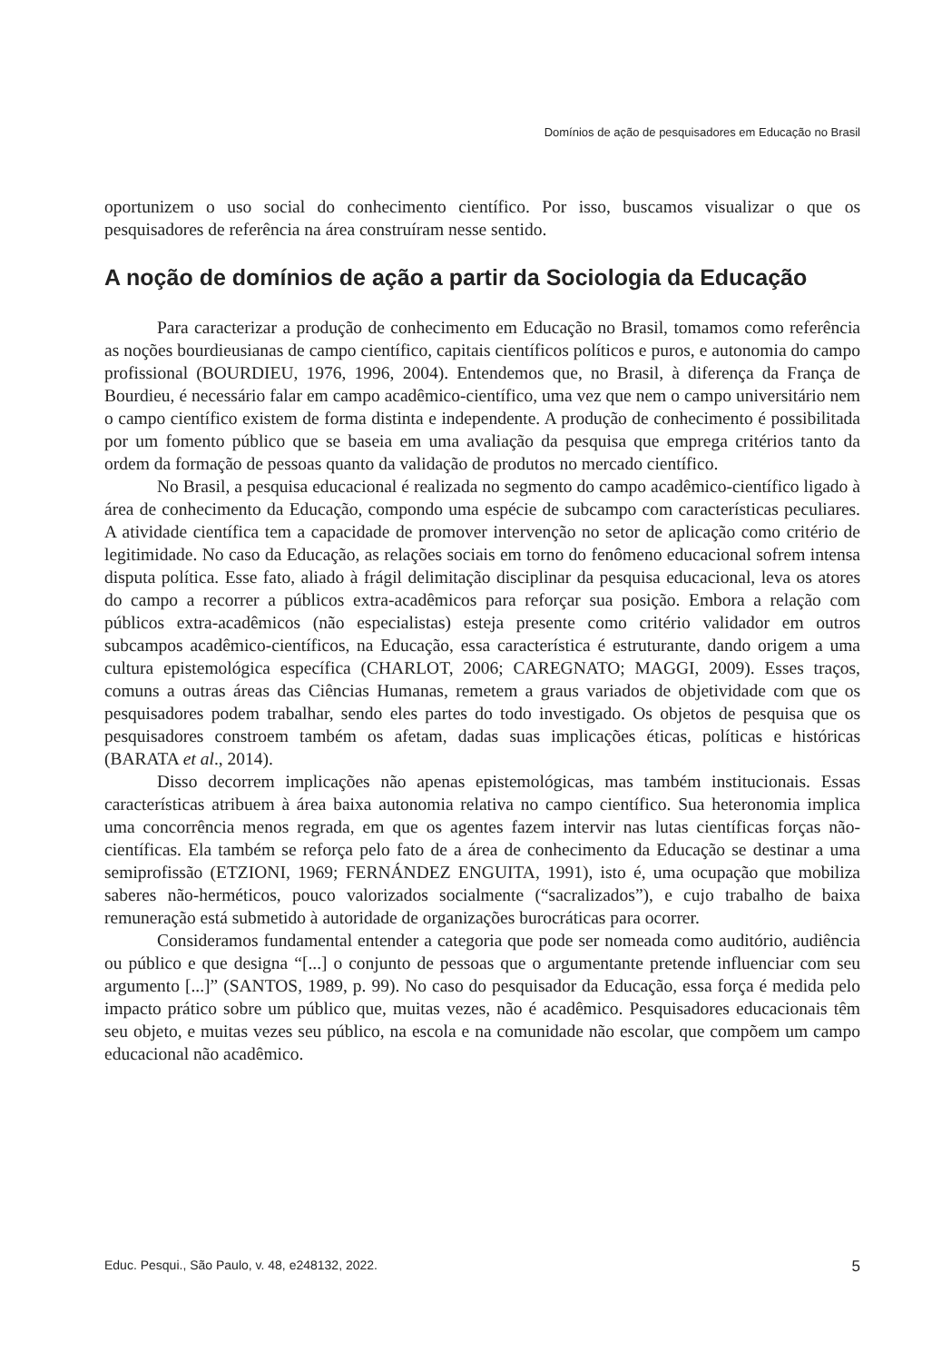Domínios de ação de pesquisadores em Educação no Brasil
oportunizem o uso social do conhecimento científico. Por isso, buscamos visualizar o que os pesquisadores de referência na área construíram nesse sentido.
A noção de domínios de ação a partir da Sociologia da Educação
Para caracterizar a produção de conhecimento em Educação no Brasil, tomamos como referência as noções bourdieusianas de campo científico, capitais científicos políticos e puros, e autonomia do campo profissional (BOURDIEU, 1976, 1996, 2004). Entendemos que, no Brasil, à diferença da França de Bourdieu, é necessário falar em campo acadêmico-científico, uma vez que nem o campo universitário nem o campo científico existem de forma distinta e independente. A produção de conhecimento é possibilitada por um fomento público que se baseia em uma avaliação da pesquisa que emprega critérios tanto da ordem da formação de pessoas quanto da validação de produtos no mercado científico.
No Brasil, a pesquisa educacional é realizada no segmento do campo acadêmico-científico ligado à área de conhecimento da Educação, compondo uma espécie de subcampo com características peculiares. A atividade científica tem a capacidade de promover intervenção no setor de aplicação como critério de legitimidade. No caso da Educação, as relações sociais em torno do fenômeno educacional sofrem intensa disputa política. Esse fato, aliado à frágil delimitação disciplinar da pesquisa educacional, leva os atores do campo a recorrer a públicos extra-acadêmicos para reforçar sua posição. Embora a relação com públicos extra-acadêmicos (não especialistas) esteja presente como critério validador em outros subcampos acadêmico-científicos, na Educação, essa característica é estruturante, dando origem a uma cultura epistemológica específica (CHARLOT, 2006; CAREGNATO; MAGGI, 2009). Esses traços, comuns a outras áreas das Ciências Humanas, remetem a graus variados de objetividade com que os pesquisadores podem trabalhar, sendo eles partes do todo investigado. Os objetos de pesquisa que os pesquisadores constroem também os afetam, dadas suas implicações éticas, políticas e históricas (BARATA et al., 2014).
Disso decorrem implicações não apenas epistemológicas, mas também institucionais. Essas características atribuem à área baixa autonomia relativa no campo científico. Sua heteronomia implica uma concorrência menos regrada, em que os agentes fazem intervir nas lutas científicas forças não-científicas. Ela também se reforça pelo fato de a área de conhecimento da Educação se destinar a uma semiprofissão (ETZIONI, 1969; FERNÁNDEZ ENGUITA, 1991), isto é, uma ocupação que mobiliza saberes não-herméticos, pouco valorizados socialmente (“sacralizados”), e cujo trabalho de baixa remuneração está submetido à autoridade de organizações burocráticas para ocorrer.
Consideramos fundamental entender a categoria que pode ser nomeada como auditório, audiência ou público e que designa “[...] o conjunto de pessoas que o argumentante pretende influenciar com seu argumento [...]” (SANTOS, 1989, p. 99). No caso do pesquisador da Educação, essa força é medida pelo impacto prático sobre um público que, muitas vezes, não é acadêmico. Pesquisadores educacionais têm seu objeto, e muitas vezes seu público, na escola e na comunidade não escolar, que compõem um campo educacional não acadêmico.
Educ. Pesqui., São Paulo, v. 48, e248132, 2022. 5